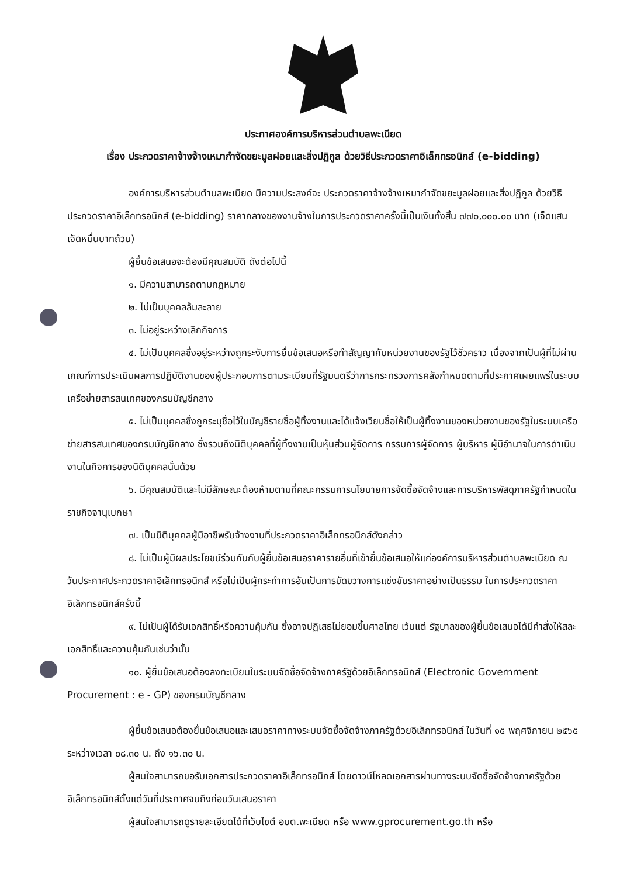ประกาศองค์การบริหารส่วนตำบลพะเนียด
เรื่อง ประกวดราคาจ้างจ้างเหมากำจัดขยะมูลฝอยและสิ่งปฏิกูล ด้วยวิธีประกวดราคาอิเล็กทรอนิกส์ (e-bidding)
องค์การบริหารส่วนตำบลพะเนียด มีความประสงค์จะ ประกวดราคาจ้างจ้างเหมากำจัดขยะมูลฝอยและสิ่งปฏิกูล ด้วยวิธีประกวดราคาอิเล็กทรอนิกส์ (e-bidding) ราคากลางของงานจ้างในการประกวดราคาครั้งนี้เป็นเงินทั้งสิ้น ๗๗๐,๐๐๐.๐๐ บาท (เจ็ดแสนเจ็ดหมื่นบาทถ้วน)
ผู้ยื่นข้อเสนอจะต้องมีคุณสมบัติ ดังต่อไปนี้
๑. มีความสามารถตามกฎหมาย
๒. ไม่เป็นบุคคลล้มละลาย
๓. ไม่อยู่ระหว่างเลิกกิจการ
๔. ไม่เป็นบุคคลซึ่งอยู่ระหว่างถูกระงับการยื่นข้อเสนอหรือทำสัญญากับหน่วยงานของรัฐไว้ชั่วคราว เนื่องจากเป็นผู้ที่ไม่ผ่านเกณฑ์การประเมินผลการปฏิบัติงานของผู้ประกอบการตามระเบียบที่รัฐมนตรีว่าการกระทรวงการคลังกำหนดตามที่ประกาศเผยแพร่ในระบบเครือข่ายสารสนเทศของกรมบัญชีกลาง
๕. ไม่เป็นบุคคลซึ่งถูกระบุชื่อไว้ในบัญชีรายชื่อผู้ทิ้งงานและได้แจ้งเวียนชื่อให้เป็นผู้ทิ้งงานของหน่วยงานของรัฐในระบบเครือข่ายสารสนเทศของกรมบัญชีกลาง ซึ่งรวมถึงนิติบุคคลที่ผู้ทิ้งงานเป็นหุ้นส่วนผู้จัดการ กรรมการผู้จัดการ ผู้บริหาร ผู้มีอำนาจในการดำเนินงานในกิจการของนิติบุคคลนั้นด้วย
๖. มีคุณสมบัติและไม่มีลักษณะต้องห้ามตามที่คณะกรรมการนโยบายการจัดซื้อจัดจ้างและการบริหารพัสดุภาครัฐกำหนดในราชกิจจานุเบกษา
๗. เป็นนิติบุคคลผู้มีอาชีพรับจ้างงานที่ประกวดราคาอิเล็กทรอนิกส์ดังกล่าว
๘. ไม่เป็นผู้มีผลประโยชน์ร่วมกันกับผู้ยื่นข้อเสนอราคารายอื่นที่เข้ายื่นข้อเสนอให้แก่องค์การบริหารส่วนตำบลพะเนียด ณ วันประกาศประกวดราคาอิเล็กทรอนิกส์ หรือไม่เป็นผู้กระทำการอันเป็นการขัดขวางการแข่งขันราคาอย่างเป็นธรรม ในการประกวดราคาอิเล็กทรอนิกส์ครั้งนี้
๙. ไม่เป็นผู้ได้รับเอกสิทธิ์หรือความคุ้มกัน ซึ่งอาจปฏิเสธไม่ยอมขึ้นศาลไทย เว้นแต่ รัฐบาลของผู้ยื่นข้อเสนอได้มีคำสั่งให้สละเอกสิทธิ์และความคุ้มกันเช่นว่านั้น
๑๐. ผู้ยื่นข้อเสนอต้องลงทะเบียนในระบบจัดซื้อจัดจ้างภาครัฐด้วยอิเล็กทรอนิกส์ (Electronic Government Procurement : e - GP) ของกรมบัญชีกลาง
ผู้ยื่นข้อเสนอต้องยื่นข้อเสนอและเสนอราคาทางระบบจัดซื้อจัดจ้างภาครัฐด้วยอิเล็กทรอนิกส์ ในวันที่ ๑๕ พฤศจิกายน ๒๕๖๕ ระหว่างเวลา ๐๘.๓๐ น. ถึง ๑๖.๓๐ น.
ผู้สนใจสามารถขอรับเอกสารประกวดราคาอิเล็กทรอนิกส์ โดยดาวน์โหลดเอกสารผ่านทางระบบจัดซื้อจัดจ้างภาครัฐด้วยอิเล็กทรอนิกส์ตั้งแต่วันที่ประกาศจนถึงก่อนวันเสนอราคา
ผู้สนใจสามารถดูรายละเอียดได้ที่เว็บไซต์ อบต.พะเนียด หรือ www.gprocurement.go.th หรือ